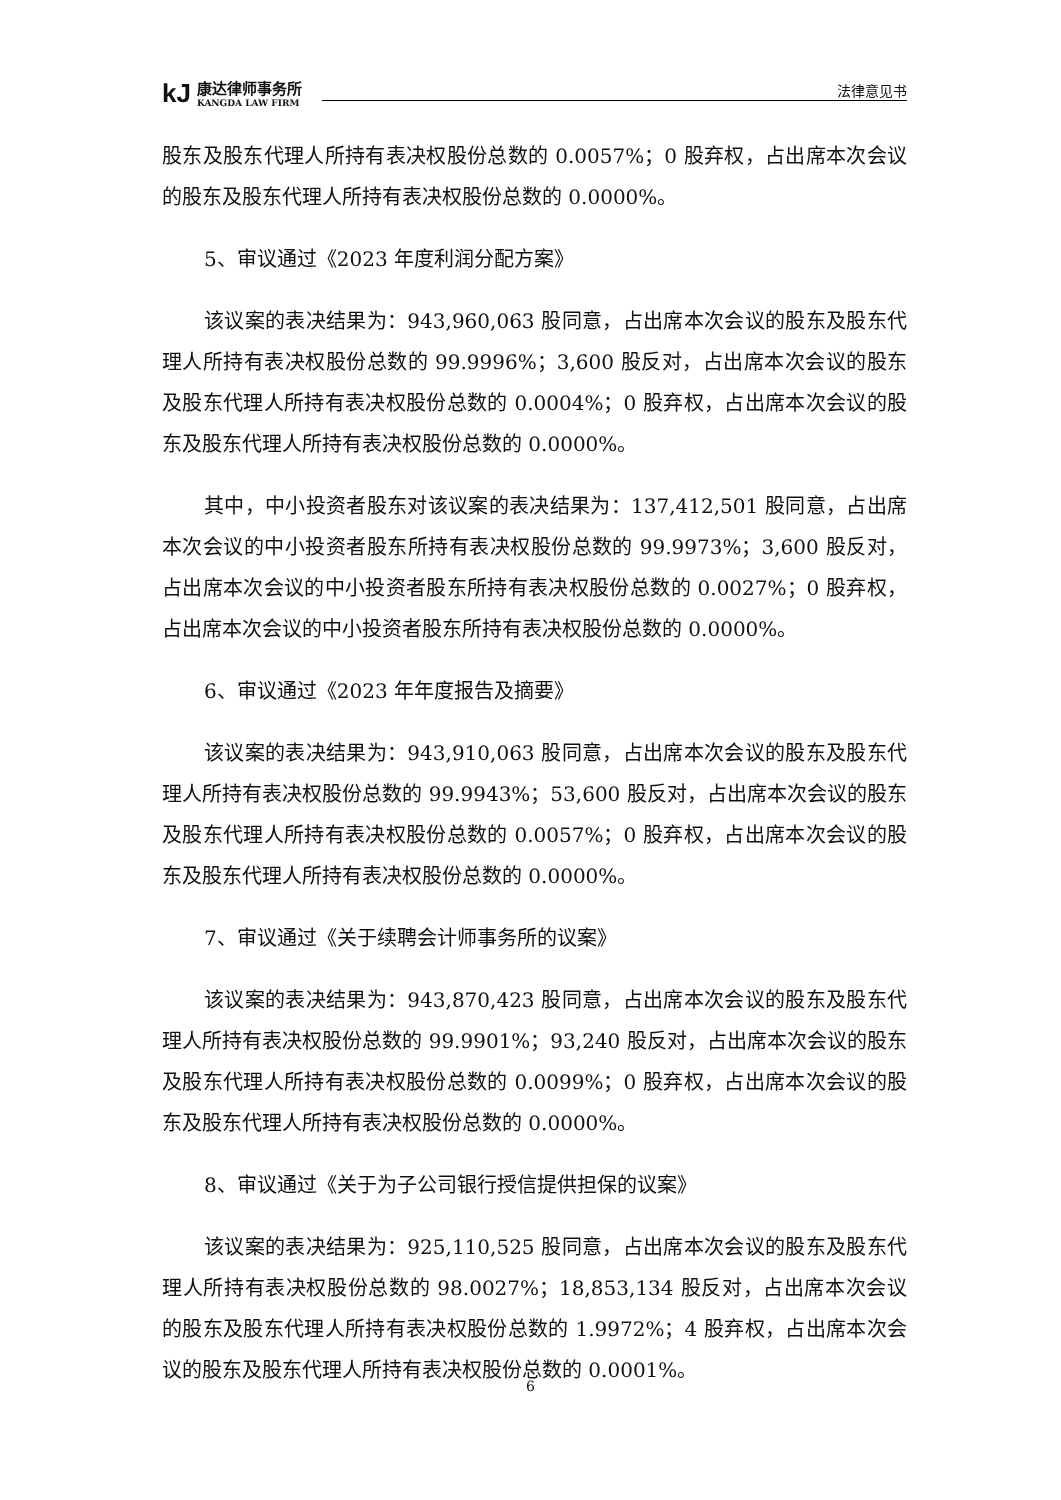kJ
康达律师事务所
KANGDA LAW FIRM
法律意见书
股东及股东代理人所持有表决权股份总数的 0.0057%；0 股弃权，占出席本次会议的股东及股东代理人所持有表决权股份总数的 0.0000%。
5、审议通过《2023 年度利润分配方案》
该议案的表决结果为：943,960,063 股同意，占出席本次会议的股东及股东代理人所持有表决权股份总数的 99.9996%；3,600 股反对，占出席本次会议的股东及股东代理人所持有表决权股份总数的 0.0004%；0 股弃权，占出席本次会议的股东及股东代理人所持有表决权股份总数的 0.0000%。
其中，中小投资者股东对该议案的表决结果为：137,412,501 股同意，占出席本次会议的中小投资者股东所持有表决权股份总数的 99.9973%；3,600 股反对，占出席本次会议的中小投资者股东所持有表决权股份总数的 0.0027%；0 股弃权，占出席本次会议的中小投资者股东所持有表决权股份总数的 0.0000%。
6、审议通过《2023 年年度报告及摘要》
该议案的表决结果为：943,910,063 股同意，占出席本次会议的股东及股东代理人所持有表决权股份总数的 99.9943%；53,600 股反对，占出席本次会议的股东及股东代理人所持有表决权股份总数的 0.0057%；0 股弃权，占出席本次会议的股东及股东代理人所持有表决权股份总数的 0.0000%。
7、审议通过《关于续聘会计师事务所的议案》
该议案的表决结果为：943,870,423 股同意，占出席本次会议的股东及股东代理人所持有表决权股份总数的 99.9901%；93,240 股反对，占出席本次会议的股东及股东代理人所持有表决权股份总数的 0.0099%；0 股弃权，占出席本次会议的股东及股东代理人所持有表决权股份总数的 0.0000%。
8、审议通过《关于为子公司银行授信提供担保的议案》
该议案的表决结果为：925,110,525 股同意，占出席本次会议的股东及股东代理人所持有表决权股份总数的 98.0027%；18,853,134 股反对，占出席本次会议的股东及股东代理人所持有表决权股份总数的 1.9972%；4 股弃权，占出席本次会议的股东及股东代理人所持有表决权股份总数的 0.0001%。
6